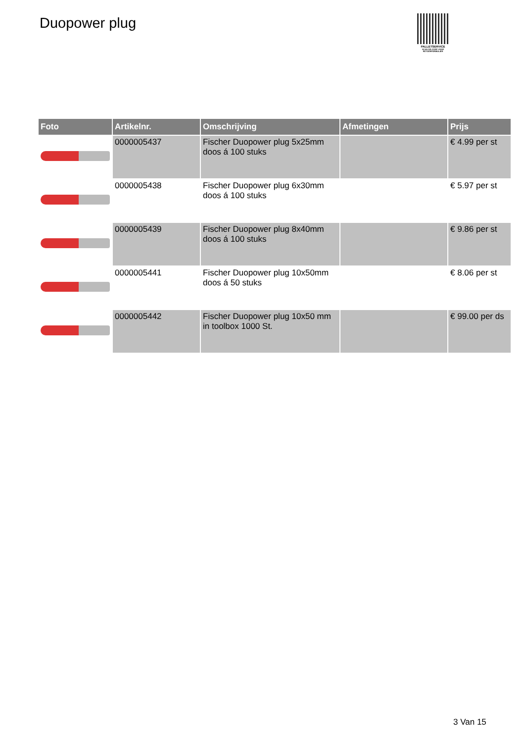Duopower plug
PALLETSERVICE
SCAN QR-CODE VOOR RETOURFORMULIER
| Foto | Artikelnr. | Omschrijving | Afmetingen | Prijs |
| --- | --- | --- | --- | --- |
| | 0000005437 | Fischer Duopower plug 5x25mm doos á 100 stuks | | € 4.99 per st |
| | 0000005438 | Fischer Duopower plug 6x30mm doos á 100 stuks | | € 5.97 per st |
| | 0000005439 | Fischer Duopower plug 8x40mm doos á 100 stuks | | € 9.86 per st |
| | 0000005441 | Fischer Duopower plug 10x50mm doos á 50 stuks | | € 8.06 per st |
| | 0000005442 | Fischer Duopower plug 10x50 mm in toolbox 1000 St. | | € 99.00 per ds |
3 Van 15